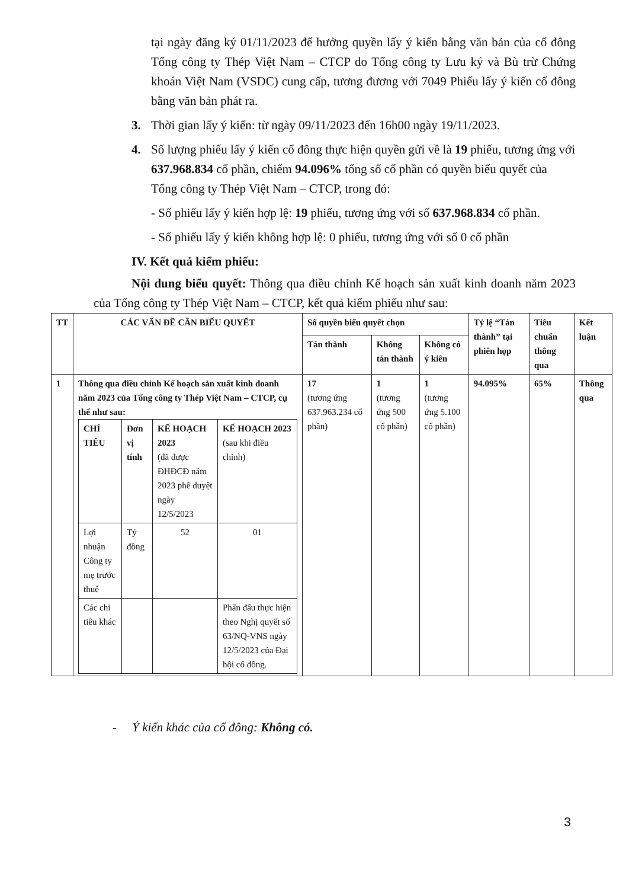tại ngày đăng ký 01/11/2023 để hưởng quyền lấy ý kiến bằng văn bản của cổ đông Tổng công ty Thép Việt Nam – CTCP do Tổng công ty Lưu ký và Bù trừ Chứng khoán Việt Nam (VSDC) cung cấp, tương đương với 7049 Phiếu lấy ý kiến cổ đông bằng văn bản phát ra.
3. Thời gian lấy ý kiến: từ ngày 09/11/2023 đến 16h00 ngày 19/11/2023.
4. Số lượng phiếu lấy ý kiến cổ đông thực hiện quyền gửi về là 19 phiếu, tương ứng với 637.968.834 cổ phần, chiếm 94.096% tổng số cổ phần có quyền biểu quyết của Tổng công ty Thép Việt Nam – CTCP, trong đó:
- Số phiếu lấy ý kiến hợp lệ: 19 phiếu, tương ứng với số 637.968.834 cổ phần.
- Số phiếu lấy ý kiến không hợp lệ: 0 phiếu, tương ứng với số 0 cổ phần
IV. Kết quả kiểm phiếu:
Nội dung biểu quyết: Thông qua điều chỉnh Kế hoạch sản xuất kinh doanh năm 2023 của Tổng công ty Thép Việt Nam – CTCP, kết quả kiểm phiếu như sau:
| TT | CÁC VẤN ĐỀ CẦN BIỂU QUYẾT | Số quyền biểu quyết chọn | | | Tỷ lệ “Tán thành” tại phiên họp | Tiêu chuẩn thông qua | Kết luận |
| --- | --- | --- | --- | --- | --- | --- | --- |
| | | Tán thành | Không tán thành | Không có ý kiên | | | |
| 1 | Thông qua điều chỉnh Kế hoạch sản xuất kinh doanh năm 2023 của Tổng công ty Thép Việt Nam – CTCP, cụ thể như sau: / CHỈ TIÊU / Đơn vị tính / KẾ HOẠCH 2023 (đã được ĐHĐCĐ năm 2023 phê duyệt ngày 12/5/2023 / KẾ HOẠCH 2023 (sau khi điều chỉnh) / / --- / --- / --- / --- / / Lợi nhuận Công ty mẹ trước thuế / Tỷ đồng / 52 / 01 / / Các chỉ tiêu khác / / / Phấn đấu thực hiện theo Nghị quyết số 63/NQ-VNS ngày 12/5/2023 của Đại hội cổ đông. / | 17 (tương ứng 637.963.234 cổ phần) | 1 (tương ứng 500 cổ phần) | 1 (tương ứng 5.100 cổ phần) | 94.095% | 65% | Thông qua |
- Ý kiến khác của cổ đông: Không có.
3